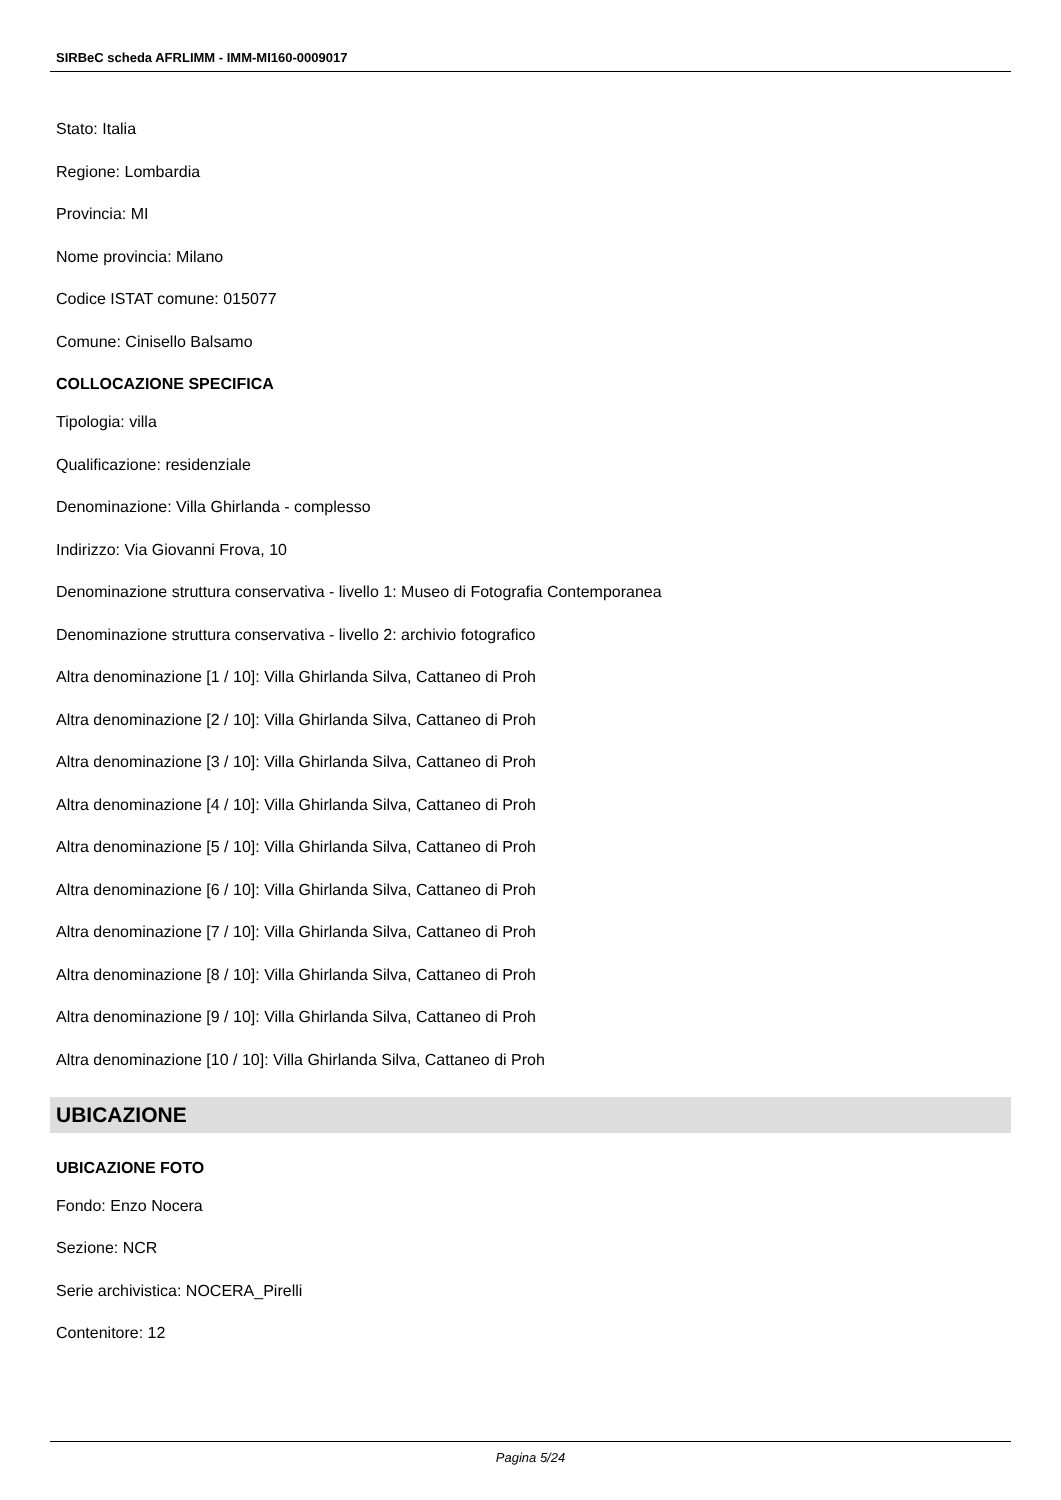SIRBeC scheda AFRLIMM - IMM-MI160-0009017
Stato: Italia
Regione: Lombardia
Provincia: MI
Nome provincia: Milano
Codice ISTAT comune: 015077
Comune: Cinisello Balsamo
COLLOCAZIONE SPECIFICA
Tipologia: villa
Qualificazione: residenziale
Denominazione: Villa Ghirlanda - complesso
Indirizzo: Via Giovanni Frova, 10
Denominazione struttura conservativa - livello 1: Museo di Fotografia Contemporanea
Denominazione struttura conservativa - livello 2: archivio fotografico
Altra denominazione [1 / 10]: Villa Ghirlanda Silva, Cattaneo di Proh
Altra denominazione [2 / 10]: Villa Ghirlanda Silva, Cattaneo di Proh
Altra denominazione [3 / 10]: Villa Ghirlanda Silva, Cattaneo di Proh
Altra denominazione [4 / 10]: Villa Ghirlanda Silva, Cattaneo di Proh
Altra denominazione [5 / 10]: Villa Ghirlanda Silva, Cattaneo di Proh
Altra denominazione [6 / 10]: Villa Ghirlanda Silva, Cattaneo di Proh
Altra denominazione [7 / 10]: Villa Ghirlanda Silva, Cattaneo di Proh
Altra denominazione [8 / 10]: Villa Ghirlanda Silva, Cattaneo di Proh
Altra denominazione [9 / 10]: Villa Ghirlanda Silva, Cattaneo di Proh
Altra denominazione [10 / 10]: Villa Ghirlanda Silva, Cattaneo di Proh
UBICAZIONE
UBICAZIONE FOTO
Fondo: Enzo Nocera
Sezione: NCR
Serie archivistica: NOCERA_Pirelli
Contenitore: 12
Pagina 5/24